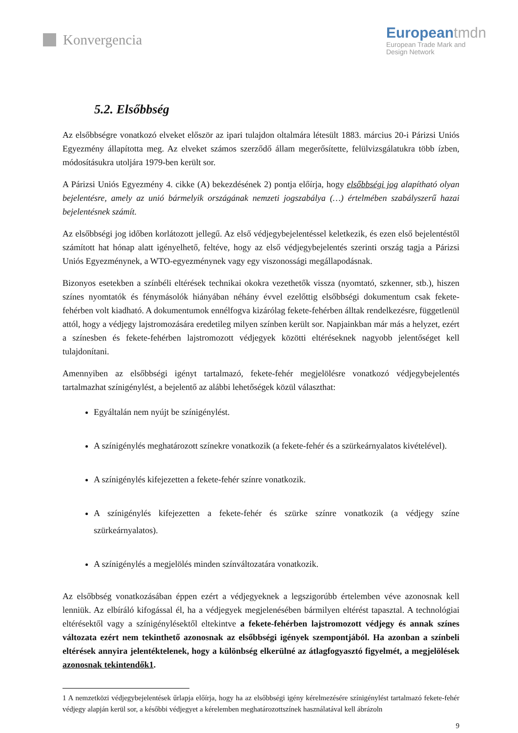Konvergencia
Europeantmdn
European Trade Mark and
Design Network
5.2. Elsőbbség
Az elsőbbségre vonatkozó elveket először az ipari tulajdon oltalmára létesült 1883. március 20-i Párizsi Uniós Egyezmény állapította meg. Az elveket számos szerződő állam megerősítette, felülvizsgálatukra több ízben, módosításukra utoljára 1979-ben került sor.
A Párizsi Uniós Egyezmény 4. cikke (A) bekezdésének 2) pontja előírja, hogy elsőbbségi jog alapítható olyan bejelentésre, amely az unió bármelyik országának nemzeti jogszabálya (…) értelmében szabályszerű hazai bejelentésnek számít.
Az elsőbbségi jog időben korlátozott jellegű. Az első védjegybejelentéssel keletkezik, és ezen első bejelentéstől számított hat hónap alatt igényelhető, feltéve, hogy az első védjegybejelentés szerinti ország tagja a Párizsi Uniós Egyezménynek, a WTO-egyezménynek vagy egy viszonossági megállapodásnak.
Bizonyos esetekben a színbéli eltérések technikai okokra vezethetők vissza (nyomtató, szkenner, stb.), hiszen színes nyomtatók és fénymásolók hiányában néhány évvel ezelőttig elsőbbségi dokumentum csak fekete-fehérben volt kiadható. A dokumentumok ennélfogva kizárólag fekete-fehérben álltak rendelkezésre, függetlenül attól, hogy a védjegy lajstromozására eredetileg milyen színben került sor. Napjainkban már más a helyzet, ezért a színesben és fekete-fehérben lajstromozott védjegyek közötti eltéréseknek nagyobb jelentőséget kell tulajdonítani.
Amennyiben az elsőbbségi igényt tartalmazó, fekete-fehér megjelölésre vonatkozó védjegybejelentés tartalmazhat színigénylést, a bejelentő az alábbi lehetőségek közül választhat:
Egyáltalán nem nyújt be színigénylést.
A színigénylés meghatározott színekre vonatkozik (a fekete-fehér és a szürkeárnyalatos kivételével).
A színigénylés kifejezetten a fekete-fehér színre vonatkozik.
A színigénylés kifejezetten a fekete-fehér és szürke színre vonatkozik (a védjegy színe szürkeárnyalatos).
A színigénylés a megjelölés minden színváltozatára vonatkozik.
Az elsőbbség vonatkozásában éppen ezért a védjegyeknek a legszigorúbb értelemben véve azonosnak kell lenniük. Az elbíráló kifogással él, ha a védjegyek megjelenésében bármilyen eltérést tapasztal. A technológiai eltérésektől vagy a színigénylésektől eltekintve a fekete-fehérben lajstromozott védjegy és annak színes változata ezért nem tekinthető azonosnak az elsőbbségi igények szempontjából. Ha azonban a színbeli eltérések annyira jelentéktelenek, hogy a különbség elkerülné az átlagfogyasztó figyelmét, a megjelölések azonosnak tekintendők1.
1 A nemzetközi védjegybejelentések űrlapja előírja, hogy ha az elsőbbségi igény kérelmezésére színigénylést tartalmazó fekete-fehér védjegy alapján kerül sor, a későbbi védjegyet a kérelemben meghatározottszínek használatával kell ábrázoln
9